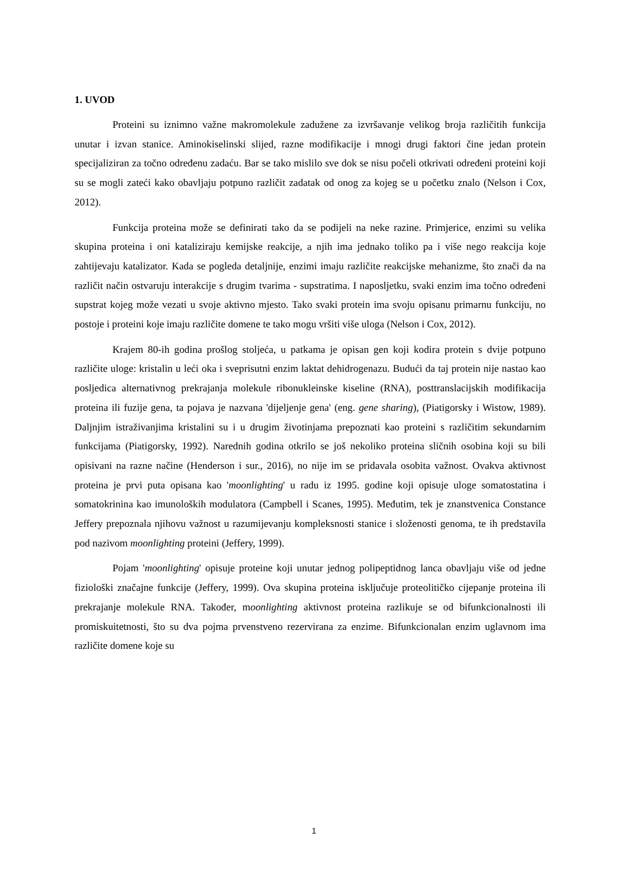1. UVOD
Proteini su iznimno važne makromolekule zadužene za izvršavanje velikog broja različitih funkcija unutar i izvan stanice. Aminokiselinski slijed, razne modifikacije i mnogi drugi faktori čine jedan protein specijaliziran za točno određenu zadaću. Bar se tako mislilo sve dok se nisu počeli otkrivati određeni proteini koji su se mogli zateći kako obavljaju potpuno različit zadatak od onog za kojeg se u početku znalo (Nelson i Cox, 2012).
Funkcija proteina može se definirati tako da se podijeli na neke razine. Primjerice, enzimi su velika skupina proteina i oni kataliziraju kemijske reakcije, a njih ima jednako toliko pa i više nego reakcija koje zahtijevaju katalizator. Kada se pogleda detaljnije, enzimi imaju različite reakcijske mehanizme, što znači da na različit način ostvaruju interakcije s drugim tvarima - supstratima. I naposljetku, svaki enzim ima točno određeni supstrat kojeg može vezati u svoje aktivno mjesto. Tako svaki protein ima svoju opisanu primarnu funkciju, no postoje i proteini koje imaju različite domene te tako mogu vršiti više uloga (Nelson i Cox, 2012).
Krajem 80-ih godina prošlog stoljeća, u patkama je opisan gen koji kodira protein s dvije potpuno različite uloge: kristalin u leći oka i sveprisutni enzim laktat dehidrogenazu. Budući da taj protein nije nastao kao posljedica alternativnog prekrajanja molekule ribonukleinske kiseline (RNA), posttranslacijskih modifikacija proteina ili fuzije gena, ta pojava je nazvana 'dijeljenje gena' (eng. gene sharing), (Piatigorsky i Wistow, 1989). Daljnjim istraživanjima kristalini su i u drugim životinjama prepoznati kao proteini s različitim sekundarnim funkcijama (Piatigorsky, 1992). Narednih godina otkrilo se još nekoliko proteina sličnih osobina koji su bili opisivani na razne načine (Henderson i sur., 2016), no nije im se pridavala osobita važnost. Ovakva aktivnost proteina je prvi puta opisana kao 'moonlighting' u radu iz 1995. godine koji opisuje uloge somatostatina i somatokrinina kao imunoloških modulatora (Campbell i Scanes, 1995). Međutim, tek je znanstvenica Constance Jeffery prepoznala njihovu važnost u razumijevanju kompleksnosti stanice i složenosti genoma, te ih predstavila pod nazivom moonlighting proteini (Jeffery, 1999).
Pojam 'moonlighting' opisuje proteine koji unutar jednog polipeptidnog lanca obavljaju više od jedne fiziološki značajne funkcije (Jeffery, 1999). Ova skupina proteina isključuje proteolitičko cijepanje proteina ili prekrajanje molekule RNA. Također, moonlighting aktivnost proteina razlikuje se od bifunkcionalnosti ili promiskuitetnosti, što su dva pojma prvenstveno rezervirana za enzime. Bifunkcionalan enzim uglavnom ima različite domene koje su
1